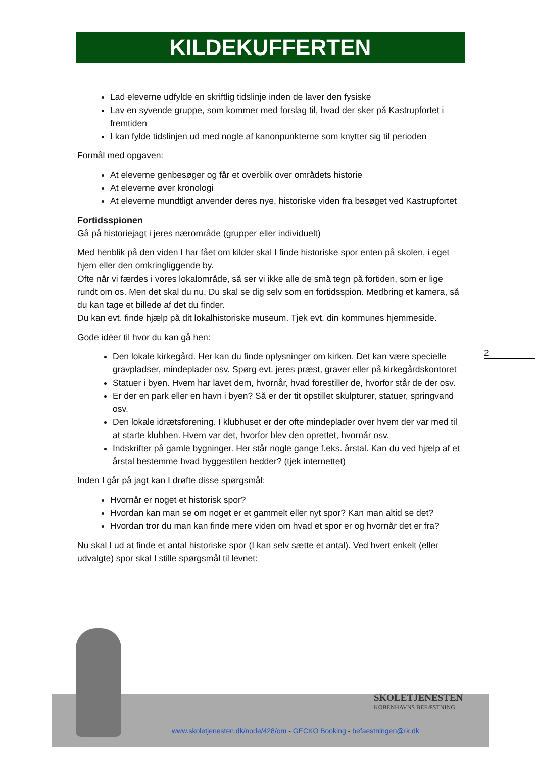KILDEKUFFERTEN
Lad eleverne udfylde en skriftlig tidslinje inden de laver den fysiske
Lav en syvende gruppe, som kommer med forslag til, hvad der sker på Kastrupfortet i fremtiden
I kan fylde tidslinjen ud med nogle af kanonpunkterne som knytter sig til perioden
Formål med opgaven:
At eleverne genbesøger og får et overblik over områdets historie
At eleverne øver kronologi
At eleverne mundtligt anvender deres nye, historiske viden fra besøget ved Kastrupfortet
Fortidsspionen
Gå på historiejagt i jeres nærområde (grupper eller individuelt)
Med henblik på den viden I har fået om kilder skal I finde historiske spor enten på skolen, i eget hjem eller den omkringliggende by.
Ofte når vi færdes i vores lokalområde, så ser vi ikke alle de små tegn på fortiden, som er lige rundt om os. Men det skal du nu. Du skal se dig selv som en fortidsspion. Medbring et kamera, så du kan tage et billede af det du finder.
Du kan evt. finde hjælp på dit lokalhistoriske museum. Tjek evt. din kommunes hjemmeside.
Gode idéer til hvor du kan gå hen:
Den lokale kirkegård. Her kan du finde oplysninger om kirken. Det kan være specielle gravpladser, mindeplader osv. Spørg evt. jeres præst, graver eller på kirkegårdskontoret
Statuer i byen. Hvem har lavet dem, hvornår, hvad forestiller de, hvorfor står de der osv.
Er der en park eller en havn i byen? Så er der tit opstillet skulpturer, statuer, springvand osv.
Den lokale idrætsforening. I klubhuset er der ofte mindeplader over hvem der var med til at starte klubben. Hvem var det, hvorfor blev den oprettet, hvornår osv.
Indskrifter på gamle bygninger. Her står nogle gange f.eks. årstal. Kan du ved hjælp af et årstal bestemme hvad byggestilen hedder? (tjek internettet)
Inden I går på jagt kan I drøfte disse spørgsmål:
Hvornår er noget et historisk spor?
Hvordan kan man se om noget er et gammelt eller nyt spor? Kan man altid se det?
Hvordan tror du man kan finde mere viden om hvad et spor er og hvornår det er fra?
Nu skal I ud at finde et antal historiske spor (I kan selv sætte et antal). Ved hvert enkelt (eller udvalgte) spor skal I stille spørgsmål til levnet:
2
SKOLETJENESTEN
KØBENHAVNS BEFÆSTNING
www.skoletjenesten.dk/node/428/om - GECKO Booking - befaestningen@rk.dk